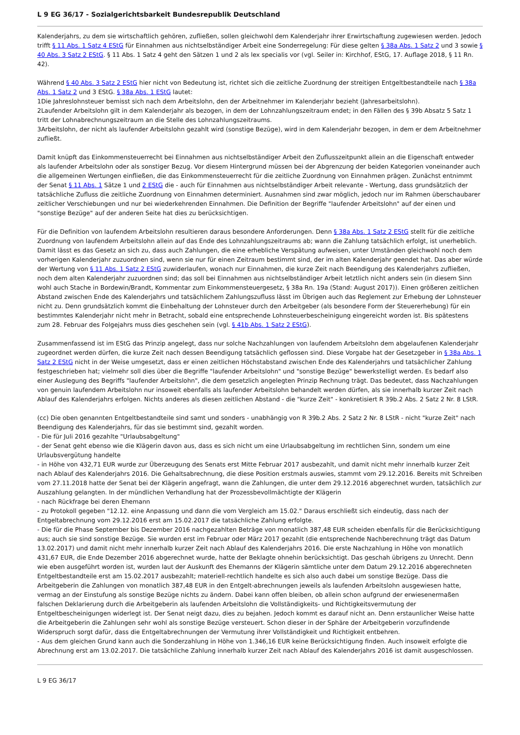L 9 EG 36/17 - Sozialgerichtsbarkeit Bundesrepublik Deutschland
Kalenderjahrs, zu dem sie wirtschaftlich gehören, zufließen, sollen gleichwohl dem Kalenderjahr ihrer Erwirtschaftung zugewiesen werden. Jedoch trifft § 11 Abs. 1 Satz 4 EStG für Einnahmen aus nichtselbständiger Arbeit eine Sonderregelung: Für diese gelten § 38a Abs. 1 Satz 2 und 3 sowie § 40 Abs. 3 Satz 2 EStG. § 11 Abs. 1 Satz 4 geht den Sätzen 1 und 2 als lex specialis vor (vgl. Seiler in: Kirchhof, EStG, 17. Auflage 2018, § 11 Rn. 42).
Während § 40 Abs. 3 Satz 2 EStG hier nicht von Bedeutung ist, richtet sich die zeitliche Zuordnung der streitigen Entgeltbestandteile nach § 38a Abs. 1 Satz 2 und 3 EStG. § 38a Abs. 1 EStG lautet:
1Die Jahreslohnsteuer bemisst sich nach dem Arbeitslohn, den der Arbeitnehmer im Kalenderjahr bezieht (Jahresarbeitslohn).
2Laufender Arbeitslohn gilt in dem Kalenderjahr als bezogen, in dem der Lohnzahlungszeitraum endet; in den Fällen des § 39b Absatz 5 Satz 1 tritt der Lohnabrechnungszeitraum an die Stelle des Lohnzahlungszeitraums.
3Arbeitslohn, der nicht als laufender Arbeitslohn gezahlt wird (sonstige Bezüge), wird in dem Kalenderjahr bezogen, in dem er dem Arbeitnehmer zufließt.
Damit knüpft das Einkommensteuerrecht bei Einnahmen aus nichtselbständiger Arbeit den Zuflusszeitpunkt allein an die Eigenschaft entweder als laufender Arbeitslohn oder als sonstiger Bezug. Vor diesem Hintergrund müssen bei der Abgrenzung der beiden Kategorien voneinander auch die allgemeinen Wertungen einfließen, die das Einkommensteuerrecht für die zeitliche Zuordnung von Einnahmen prägen. Zunächst entnimmt der Senat § 11 Abs. 1 Sätze 1 und 2 EStG die - auch für Einnahmen aus nichtselbständiger Arbeit relevante - Wertung, dass grundsätzlich der tatsächliche Zufluss die zeitliche Zuordnung von Einnahmen determiniert. Ausnahmen sind zwar möglich, jedoch nur im Rahmen überschaubarer zeitlicher Verschiebungen und nur bei wiederkehrenden Einnahmen. Die Definition der Begriffe "laufender Arbeitslohn" auf der einen und "sonstige Bezüge" auf der anderen Seite hat dies zu berücksichtigen.
Für die Definition von laufendem Arbeitslohn resultieren daraus besondere Anforderungen. Denn § 38a Abs. 1 Satz 2 EStG stellt für die zeitliche Zuordnung von laufendem Arbeitslohn allein auf das Ende des Lohnzahlungszeitraums ab; wann die Zahlung tatsächlich erfolgt, ist unerheblich. Damit lässt es das Gesetz an sich zu, dass auch Zahlungen, die eine erhebliche Verspätung aufweisen, unter Umständen gleichwohl noch dem vorherigen Kalenderjahr zuzuordnen sind, wenn sie nur für einen Zeitraum bestimmt sind, der im alten Kalenderjahr geendet hat. Das aber würde der Wertung von § 11 Abs. 1 Satz 2 EStG zuwiderlaufen, wonach nur Einnahmen, die kurze Zeit nach Beendigung des Kalenderjahrs zufließen, noch dem alten Kalenderjahr zuzuordnen sind; das soll bei Einnahmen aus nichtselbständiger Arbeit letztlich nicht anders sein (in diesem Sinn wohl auch Stache in Bordewin/Brandt, Kommentar zum Einkommensteuergesetz, § 38a Rn. 19a (Stand: August 2017)). Einen größeren zeitlichen Abstand zwischen Ende des Kalenderjahrs und tatsächlichem Zahlungszufluss lässt im Übrigen auch das Reglement zur Erhebung der Lohnsteuer nicht zu. Denn grundsätzlich kommt die Einbehaltung der Lohnsteuer durch den Arbeitgeber (als besondere Form der Steuererhebung) für ein bestimmtes Kalenderjahr nicht mehr in Betracht, sobald eine entsprechende Lohnsteuerbescheinigung eingereicht worden ist. Bis spätestens zum 28. Februar des Folgejahrs muss dies geschehen sein (vgl. § 41b Abs. 1 Satz 2 EStG).
Zusammenfassend ist im EStG das Prinzip angelegt, dass nur solche Nachzahlungen von laufendem Arbeitslohn dem abgelaufenen Kalenderjahr zugeordnet werden dürfen, die kurze Zeit nach dessen Beendigung tatsächlich geflossen sind. Diese Vorgabe hat der Gesetzgeber in § 38a Abs. 1 Satz 2 EStG nicht in der Weise umgesetzt, dass er einen zeitlichen Höchstabstand zwischen Ende des Kalenderjahrs und tatsächlicher Zahlung festgeschrieben hat; vielmehr soll dies über die Begriffe "laufender Arbeitslohn" und "sonstige Bezüge" bewerkstelligt werden. Es bedarf also einer Auslegung des Begriffs "laufender Arbeitslohn", die dem gesetzlich angelegten Prinzip Rechnung trägt. Das bedeutet, dass Nachzahlungen von genuin laufendem Arbeitslohn nur insoweit ebenfalls als laufender Arbeitslohn behandelt werden dürfen, als sie innerhalb kurzer Zeit nach Ablauf des Kalenderjahrs erfolgen. Nichts anderes als diesen zeitlichen Abstand - die "kurze Zeit" - konkretisiert R 39b.2 Abs. 2 Satz 2 Nr. 8 LStR.
(cc) Die oben genannten Entgeltbestandteile sind samt und sonders - unabhängig von R 39b.2 Abs. 2 Satz 2 Nr. 8 LStR - nicht "kurze Zeit" nach Beendigung des Kalenderjahrs, für das sie bestimmt sind, gezahlt worden.
- Die für Juli 2016 gezahlte "Urlaubsabgeltung"
- der Senat geht ebenso wie die Klägerin davon aus, dass es sich nicht um eine Urlaubsabgeltung im rechtlichen Sinn, sondern um eine Urlaubsvergütung handelte
- in Höhe von 432,71 EUR wurde zur Überzeugung des Senats erst Mitte Februar 2017 ausbezahlt, und damit nicht mehr innerhalb kurzer Zeit nach Ablauf des Kalenderjahrs 2016. Die Gehaltsabrechnung, die diese Position erstmals auswies, stammt vom 29.12.2016. Bereits mit Schreiben vom 27.11.2018 hatte der Senat bei der Klägerin angefragt, wann die Zahlungen, die unter dem 29.12.2016 abgerechnet wurden, tatsächlich zur Auszahlung gelangten. In der mündlichen Verhandlung hat der Prozessbevollmächtigte der Klägerin
- nach Rückfrage bei deren Ehemann
- zu Protokoll gegeben "12.12. eine Anpassung und dann die vom Vergleich am 15.02." Daraus erschließt sich eindeutig, dass nach der Entgeltabrechnung vom 29.12.2016 erst am 15.02.2017 die tatsächliche Zahlung erfolgte.
- Die für die Phase September bis Dezember 2016 nachgezahlten Beträge von monatlich 387,48 EUR scheiden ebenfalls für die Berücksichtigung aus; auch sie sind sonstige Bezüge. Sie wurden erst im Februar oder März 2017 gezahlt (die entsprechende Nachberechnung trägt das Datum 13.02.2017) und damit nicht mehr innerhalb kurzer Zeit nach Ablauf des Kalenderjahrs 2016. Die erste Nachzahlung in Höhe von monatlich 431,67 EUR, die Ende Dezember 2016 abgerechnet wurde, hatte der Beklagte ohnehin berücksichtigt. Das geschah übrigens zu Unrecht. Denn wie eben ausgeführt worden ist, wurden laut der Auskunft des Ehemanns der Klägerin sämtliche unter dem Datum 29.12.2016 abgerechneten Entgeltbestandteile erst am 15.02.2017 ausbezahlt; materiell-rechtlich handelte es sich also auch dabei um sonstige Bezüge. Dass die Arbeitgeberin die Zahlungen von monatlich 387,48 EUR in den Entgelt-abrechnungen jeweils als laufenden Arbeitslohn ausgewiesen hatte, vermag an der Einstufung als sonstige Bezüge nichts zu ändern. Dabei kann offen bleiben, ob allein schon aufgrund der erwiesenermaßen falschen Deklarierung durch die Arbeitgeberin als laufenden Arbeitslohn die Vollständigkeits- und Richtigkeitsvermutung der Entgeltbescheinigungen widerlegt ist. Der Senat neigt dazu, dies zu bejahen. Jedoch kommt es darauf nicht an. Denn erstaunlicher Weise hatte die Arbeitgeberin die Zahlungen sehr wohl als sonstige Bezüge versteuert. Schon dieser in der Sphäre der Arbeitgeberin vorzufindende Widerspruch sorgt dafür, dass die Entgeltabrechnungen der Vermutung ihrer Vollständigkeit und Richtigkeit entbehren.
- Aus dem gleichen Grund kann auch die Sonderzahlung in Höhe von 1.346,16 EUR keine Berücksichtigung finden. Auch insoweit erfolgte die Abrechnung erst am 13.02.2017. Die tatsächliche Zahlung innerhalb kurzer Zeit nach Ablauf des Kalenderjahrs 2016 ist damit ausgeschlossen.
L 9 EG 36/17